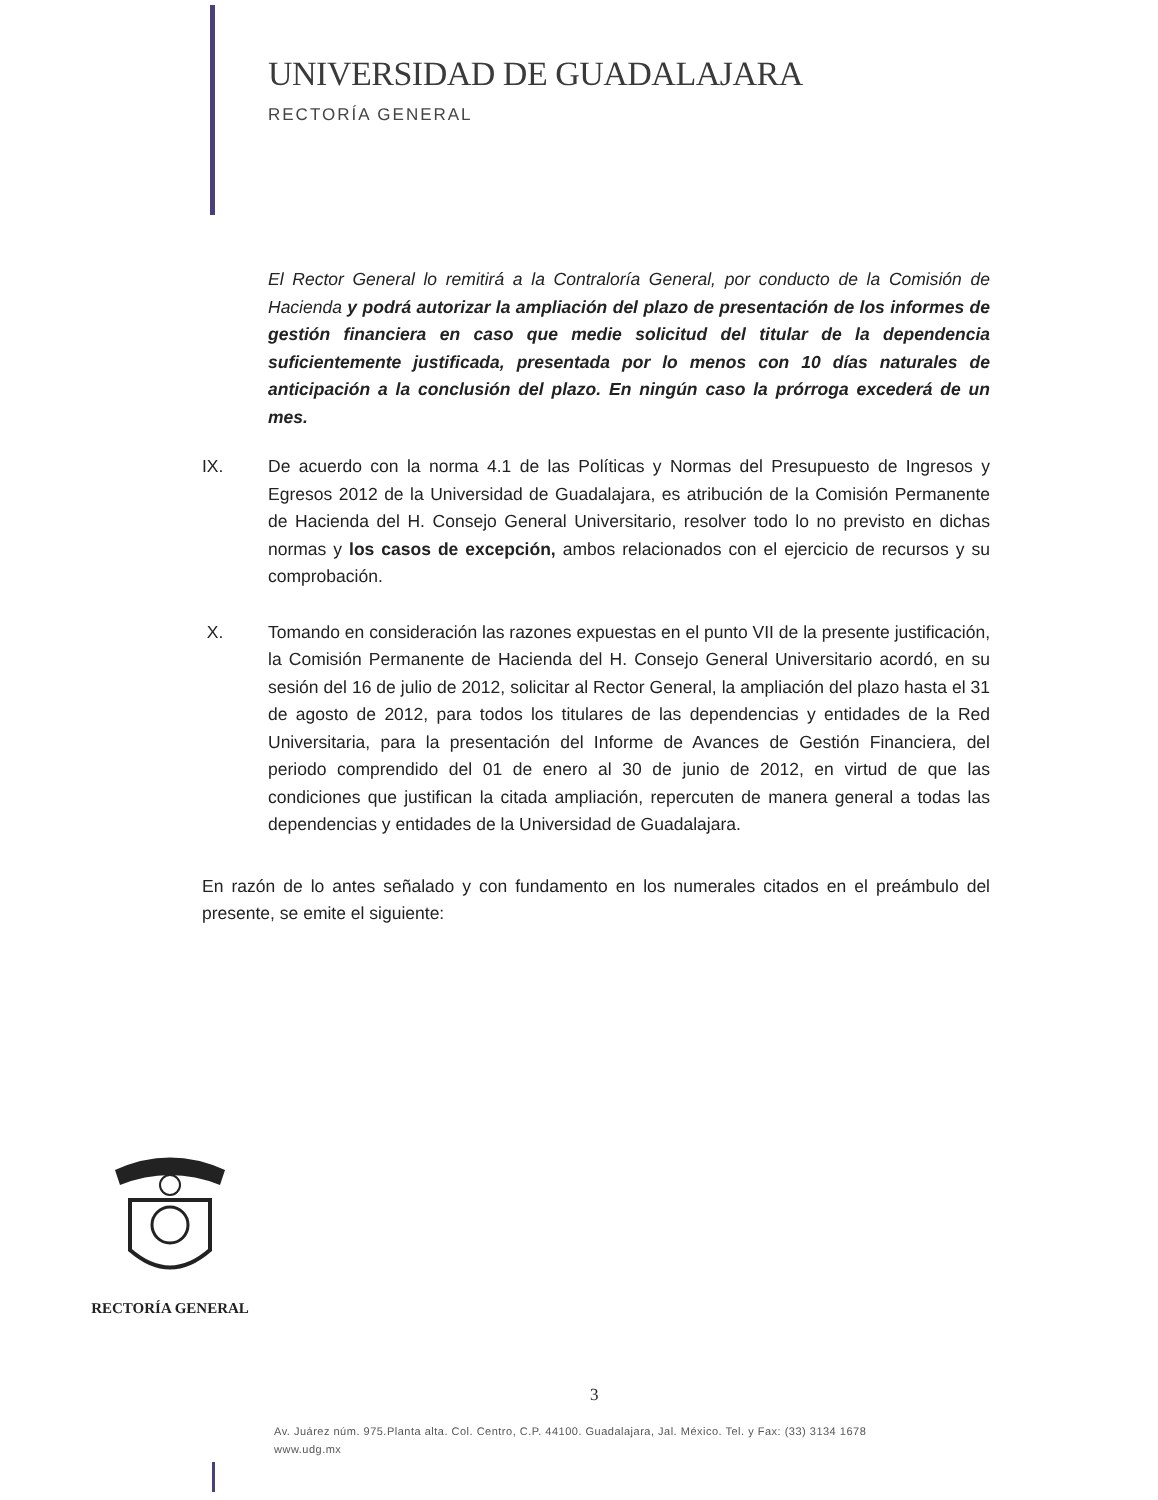UNIVERSIDAD DE GUADALAJARA
RECTORÍA GENERAL
El Rector General lo remitirá a la Contraloría General, por conducto de la Comisión de Hacienda y podrá autorizar la ampliación del plazo de presentación de los informes de gestión financiera en caso que medie solicitud del titular de la dependencia suficientemente justificada, presentada por lo menos con 10 días naturales de anticipación a la conclusión del plazo. En ningún caso la prórroga excederá de un mes.
IX. De acuerdo con la norma 4.1 de las Políticas y Normas del Presupuesto de Ingresos y Egresos 2012 de la Universidad de Guadalajara, es atribución de la Comisión Permanente de Hacienda del H. Consejo General Universitario, resolver todo lo no previsto en dichas normas y los casos de excepción, ambos relacionados con el ejercicio de recursos y su comprobación.
X. Tomando en consideración las razones expuestas en el punto VII de la presente justificación, la Comisión Permanente de Hacienda del H. Consejo General Universitario acordó, en su sesión del 16 de julio de 2012, solicitar al Rector General, la ampliación del plazo hasta el 31 de agosto de 2012, para todos los titulares de las dependencias y entidades de la Red Universitaria, para la presentación del Informe de Avances de Gestión Financiera, del periodo comprendido del 01 de enero al 30 de junio de 2012, en virtud de que las condiciones que justifican la citada ampliación, repercuten de manera general a todas las dependencias y entidades de la Universidad de Guadalajara.
En razón de lo antes señalado y con fundamento en los numerales citados en el preámbulo del presente, se emite el siguiente:
RECTORÍA GENERAL
3
Av. Juárez núm. 975.Planta alta. Col. Centro, C.P. 44100. Guadalajara, Jal. México. Tel. y Fax: (33) 3134 1678
www.udg.mx